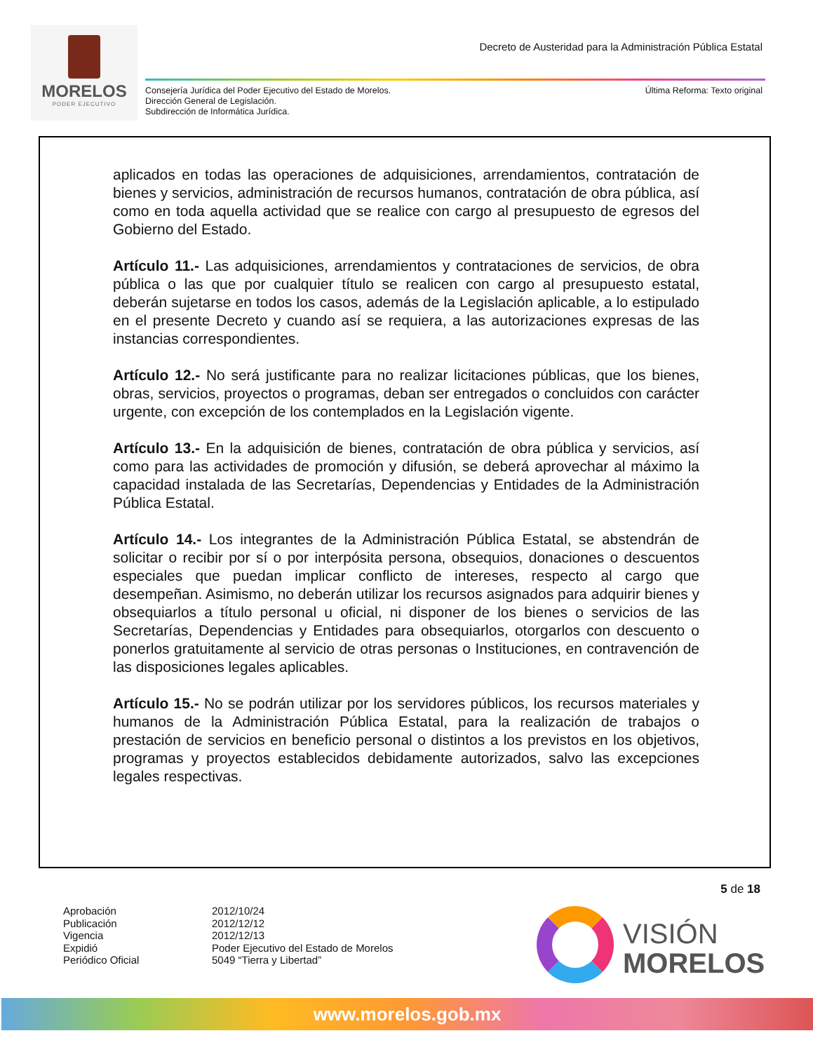MORELOS
PODER EJECUTIVO
Decreto de Austeridad para la Administración Pública Estatal
Consejería Jurídica del Poder Ejecutivo del Estado de Morelos.
Dirección General de Legislación.
Subdirección de Informática Jurídica.
Última Reforma: Texto original
aplicados en todas las operaciones de adquisiciones, arrendamientos, contratación de bienes y servicios, administración de recursos humanos, contratación de obra pública, así como en toda aquella actividad que se realice con cargo al presupuesto de egresos del Gobierno del Estado.
Artículo 11.- Las adquisiciones, arrendamientos y contrataciones de servicios, de obra pública o las que por cualquier título se realicen con cargo al presupuesto estatal, deberán sujetarse en todos los casos, además de la Legislación aplicable, a lo estipulado en el presente Decreto y cuando así se requiera, a las autorizaciones expresas de las instancias correspondientes.
Artículo 12.- No será justificante para no realizar licitaciones públicas, que los bienes, obras, servicios, proyectos o programas, deban ser entregados o concluidos con carácter urgente, con excepción de los contemplados en la Legislación vigente.
Artículo 13.- En la adquisición de bienes, contratación de obra pública y servicios, así como para las actividades de promoción y difusión, se deberá aprovechar al máximo la capacidad instalada de las Secretarías, Dependencias y Entidades de la Administración Pública Estatal.
Artículo 14.- Los integrantes de la Administración Pública Estatal, se abstendrán de solicitar o recibir por sí o por interpósita persona, obsequios, donaciones o descuentos especiales que puedan implicar conflicto de intereses, respecto al cargo que desempeñan. Asimismo, no deberán utilizar los recursos asignados para adquirir bienes y obsequiarlos a título personal u oficial, ni disponer de los bienes o servicios de las Secretarías, Dependencias y Entidades para obsequiarlos, otorgarlos con descuento o ponerlos gratuitamente al servicio de otras personas o Instituciones, en contravención de las disposiciones legales aplicables.
Artículo 15.- No se podrán utilizar por los servidores públicos, los recursos materiales y humanos de la Administración Pública Estatal, para la realización de trabajos o prestación de servicios en beneficio personal o distintos a los previstos en los objetivos, programas y proyectos establecidos debidamente autorizados, salvo las excepciones legales respectivas.
5 de 18
Aprobación
2012/10/24
Publicación
2012/12/12
Vigencia
2012/12/13
Expidió
Poder Ejecutivo del Estado de Morelos
Periódico Oficial
5049 “Tierra y Libertad”
VISIÓN
MORELOS
www.morelos.gob.mx